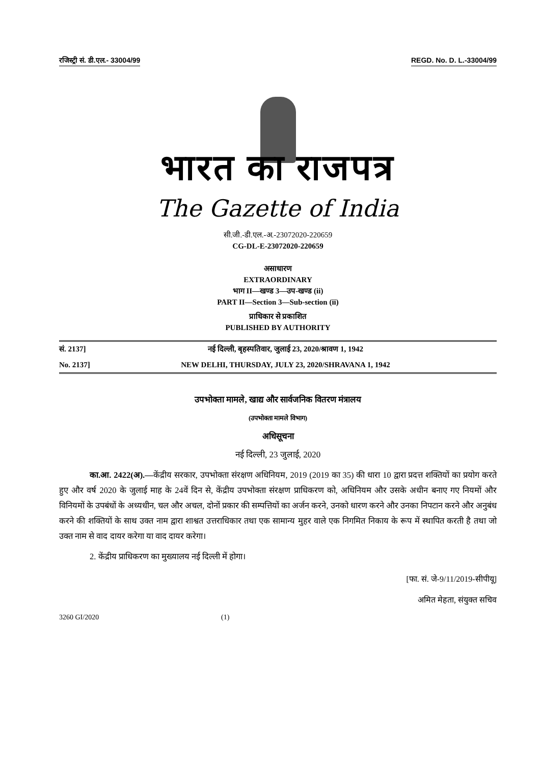रजिस्ट्री सं. डी.एल.- 33004/99 REGD. No. D. L.-33004/99
भारत का राजपत्र
The Gazette of India
सी.जी.-डी.एल.-अ.-23072020-220659
CG-DL-E-23072020-220659
असाधारण
EXTRAORDINARY
भाग II—खण्ड 3—उप-खण्ड (ii)
PART II—Section 3—Sub-section (ii)
प्राधिकार से प्रकाशित
PUBLISHED BY AUTHORITY
सं. 2137] नई दिल्ली, बृहस्पतिवार, जुलाई 23, 2020/श्रावण 1, 1942
No. 2137] NEW DELHI, THURSDAY, JULY 23, 2020/SHRAVANA 1, 1942
उपभोक्ता मामले, खाद्य और सार्वजनिक वितरण मंत्रालय
(उपभोक्ता मामले विभाग)
अधिसूचना
नई दिल्ली, 23 जुलाई, 2020
का.आ. 2422(अ).—केंद्रीय सरकार, उपभोक्ता संरक्षण अधिनियम, 2019 (2019 का 35) की धारा 10 द्वारा प्रदत्त शक्तियों का प्रयोग करते हुए और वर्ष 2020 के जुलाई माह के 24वें दिन से, केंद्रीय उपभोक्ता संरक्षण प्राधिकरण को, अधिनियम और उसके अधीन बनाए गए नियमों और विनियमों के उपबंधों के अध्यधीन, चल और अचल, दोनों प्रकार की सम्पत्तियों का अर्जन करने, उनको धारण करने और उनका निपटान करने और अनुबंध करने की शक्तियों के साथ उक्त नाम द्वारा शाश्वत उत्तराधिकार तथा एक सामान्य मुहर वाले एक निगमित निकाय के रूप में स्थापित करती है तथा जो उक्त नाम से वाद दायर करेगा या वाद दायर करेगा।
2. केंद्रीय प्राधिकरण का मुख्यालय नई दिल्ली में होगा।
[फा. सं. जे-9/11/2019-सीपीयू]
अमित मेहता, संयुक्त सचिव
3260 GI/2020 (1)